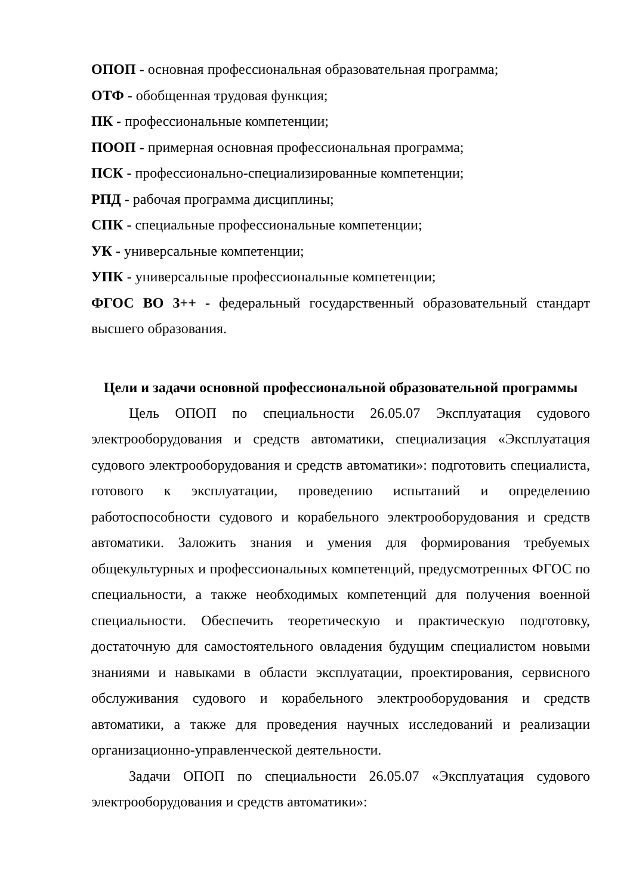ОПОП - основная профессиональная образовательная программа;
ОТФ - обобщенная трудовая функция;
ПК - профессиональные компетенции;
ПООП - примерная основная профессиональная программа;
ПСК - профессионально-специализированные компетенции;
РПД - рабочая программа дисциплины;
СПК - специальные профессиональные компетенции;
УК - универсальные компетенции;
УПК - универсальные профессиональные компетенции;
ФГОС ВО 3++ - федеральный государственный образовательный стандарт высшего образования.
Цели и задачи основной профессиональной образовательной программы
Цель ОПОП по специальности 26.05.07 Эксплуатация судового электрооборудования и средств автоматики, специализация «Эксплуатация судового электрооборудования и средств автоматики»: подготовить специалиста, готового к эксплуатации, проведению испытаний и определению работоспособности судового и корабельного электрооборудования и средств автоматики. Заложить знания и умения для формирования требуемых общекультурных и профессиональных компетенций, предусмотренных ФГОС по специальности, а также необходимых компетенций для получения военной специальности. Обеспечить теоретическую и практическую подготовку, достаточную для самостоятельного овладения будущим специалистом новыми знаниями и навыками в области эксплуатации, проектирования, сервисного обслуживания судового и корабельного электрооборудования и средств автоматики, а также для проведения научных исследований и реализации организационно-управленческой деятельности.
Задачи ОПОП по специальности 26.05.07 «Эксплуатация судового электрооборудования и средств автоматики»: